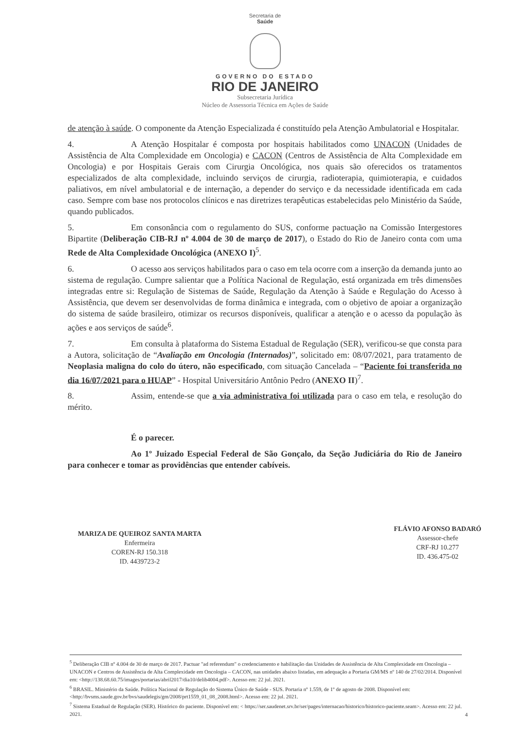Secretaria de
Saúde
GOVERNO DO ESTADO
RIO DE JANEIRO
Subsecretaria Jurídica
Núcleo de Assessoria Técnica em Ações de Saúde
de atenção à saúde. O componente da Atenção Especializada é constituído pela Atenção Ambulatorial e Hospitalar.
4. A Atenção Hospitalar é composta por hospitais habilitados como UNACON (Unidades de Assistência de Alta Complexidade em Oncologia) e CACON (Centros de Assistência de Alta Complexidade em Oncologia) e por Hospitais Gerais com Cirurgia Oncológica, nos quais são oferecidos os tratamentos especializados de alta complexidade, incluindo serviços de cirurgia, radioterapia, quimioterapia, e cuidados paliativos, em nível ambulatorial e de internação, a depender do serviço e da necessidade identificada em cada caso. Sempre com base nos protocolos clínicos e nas diretrizes terapêuticas estabelecidas pelo Ministério da Saúde, quando publicados.
5. Em consonância com o regulamento do SUS, conforme pactuação na Comissão Intergestores Bipartite (Deliberação CIB-RJ nº 4.004 de 30 de março de 2017), o Estado do Rio de Janeiro conta com uma Rede de Alta Complexidade Oncológica (ANEXO I)<sup>5</sup>.
6. O acesso aos serviços habilitados para o caso em tela ocorre com a inserção da demanda junto ao sistema de regulação. Cumpre salientar que a Política Nacional de Regulação, está organizada em três dimensões integradas entre si: Regulação de Sistemas de Saúde, Regulação da Atenção à Saúde e Regulação do Acesso à Assistência, que devem ser desenvolvidas de forma dinâmica e integrada, com o objetivo de apoiar a organização do sistema de saúde brasileiro, otimizar os recursos disponíveis, qualificar a atenção e o acesso da população às ações e aos serviços de saúde<sup>6</sup>.
7. Em consulta à plataforma do Sistema Estadual de Regulação (SER), verificou-se que consta para a Autora, solicitação de “Avaliação em Oncologia (Internados)”, solicitado em: 08/07/2021, para tratamento de Neoplasia maligna do colo do útero, não especificado, com situação Cancelada – “Paciente foi transferida no dia 16/07/2021 para o HUAP” - Hospital Universitário Antônio Pedro (ANEXO II)<sup>7</sup>.
8. Assim, entende-se que a via administrativa foi utilizada para o caso em tela, e resolução do mérito.
É o parecer.
Ao 1º Juizado Especial Federal de São Gonçalo, da Seção Judiciária do Rio de Janeiro para conhecer e tomar as providências que entender cabíveis.
MARIZA DE QUEIROZ SANTA MARTA
Enfermeira
COREN-RJ 150.318
ID. 4439723-2
FLÁVIO AFONSO BADARÓ
Assessor-chefe
CRF-RJ 10.277
ID. 436.475-02
<sup>5</sup> Deliberação CIB nº 4.004 de 30 de março de 2017. Pactuar "ad referendum" o credenciamento e habilitação das Unidades de Assistência de Alta Complexidade em Oncologia – UNACON e Centros de Assistência de Alta Complexidade em Oncologia – CACON, nas unidades abaixo listadas, em adequação a Portaria GM/MS nº 140 de 27/02/2014. Disponível em: <http://138.68.60.75/images/portarias/abril2017/dia10/delib4004.pdf>. Acesso em: 22 jul. 2021.
<sup>6</sup> BRASIL. Ministério da Saúde. Política Nacional de Regulação do Sistema Único de Saúde - SUS. Portaria nº 1.559, de 1º de agosto de 2008. Disponível em: <http://bvsms.saude.gov.br/bvs/saudelegis/gm/2008/prt1559_01_08_2008.html>. Acesso em: 22 jul. 2021.
<sup>7</sup> Sistema Estadual de Regulação (SER). Histórico do paciente. Disponível em: < https://ser.saudenet.srv.br/ser/pages/internacao/historico/historico-paciente.seam>. Acesso em: 22 jul. 2021.
4